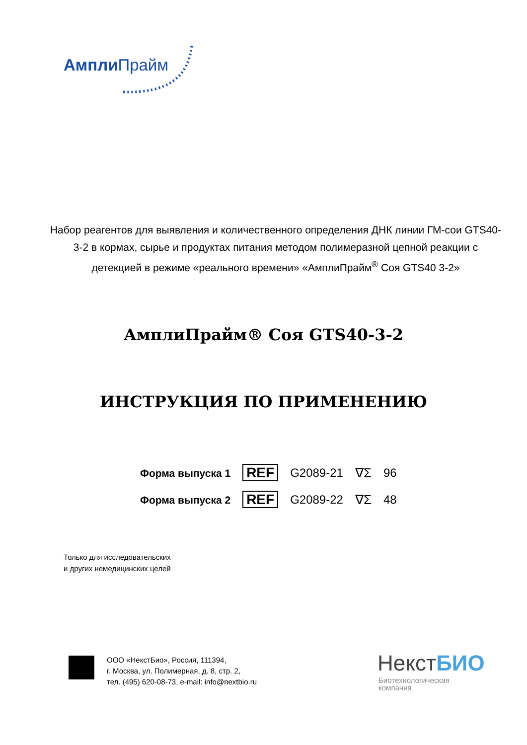Ампли Прайм
Набор реагентов для выявления и количественного определения ДНК линии ГМ-сои GTS40-3-2 в кормах, сырье и продуктах питания методом полимеразной цепной реакции с детекцией в режиме «реального времени» «АмплиПрайм<sup>®</sup> Соя GTS40 3-2»
АмплиПрайм® Соя GTS40-3-2
ИНСТРУКЦИЯ ПО ПРИМЕНЕНИЮ
| Форма выпуска 1 | REF | G2089-21 | ∇Σ | 96 |
| Форма выпуска 2 | REF | G2089-22 | ∇Σ | 48 |
Только для исследовательских
и других немедицинских целей
ООО «НекстБио», Россия, 111394,
г. Москва, ул. Полимерная, д. 8, стр. 2,
тел. (495) 620-08-73, e-mail: info@nextbio.ru
НекстБИО
Биотехнологическая
компания